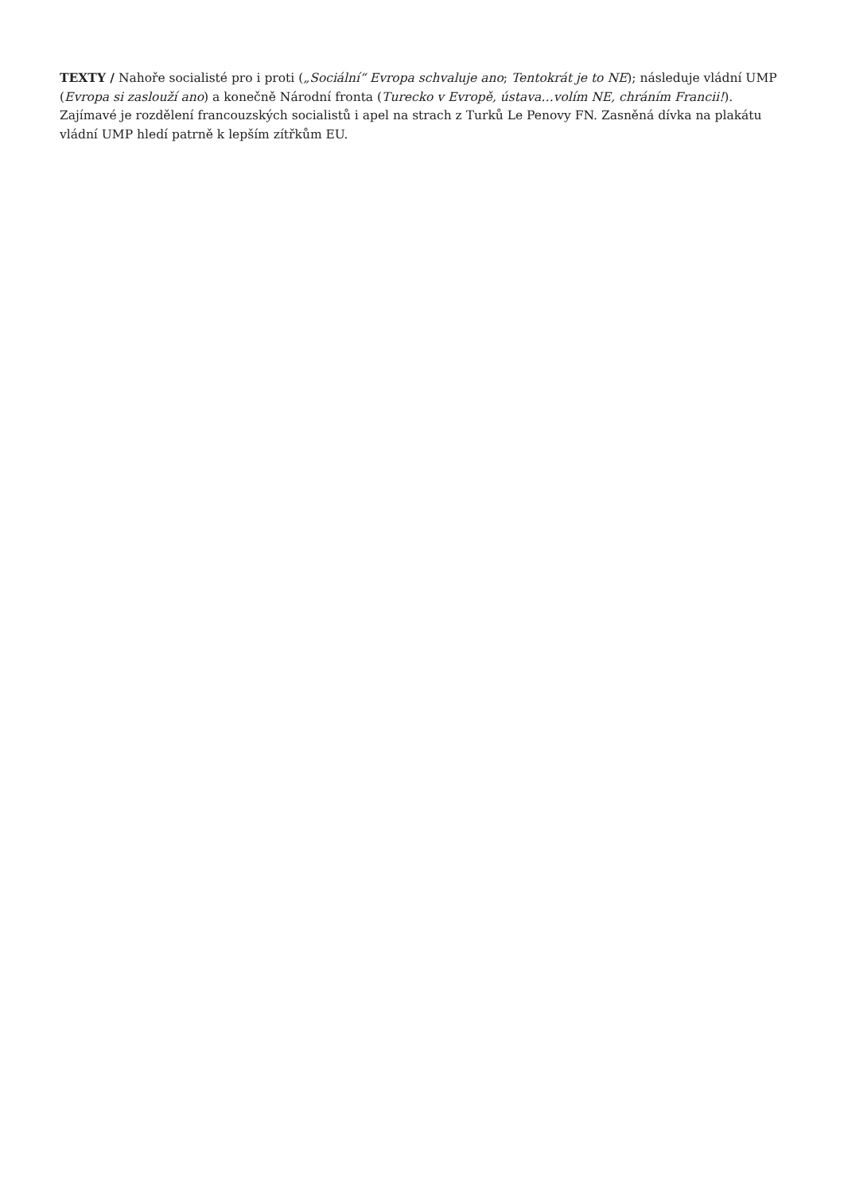TEXTY / Nahoře socialisté pro i proti („Sociální“ Evropa schvaluje ano; Tentokrát je to NE); následuje vládní UMP (Evropa si zaslouží ano) a konečně Národní fronta (Turecko v Evropě, ústava…volím NE, chráním Francii!). Zajímavé je rozdělení francouzských socialistů i apel na strach z Turků Le Penovy FN. Zasněná dívka na plakátu vládní UMP hledí patrně k lepším zítřkům EU.